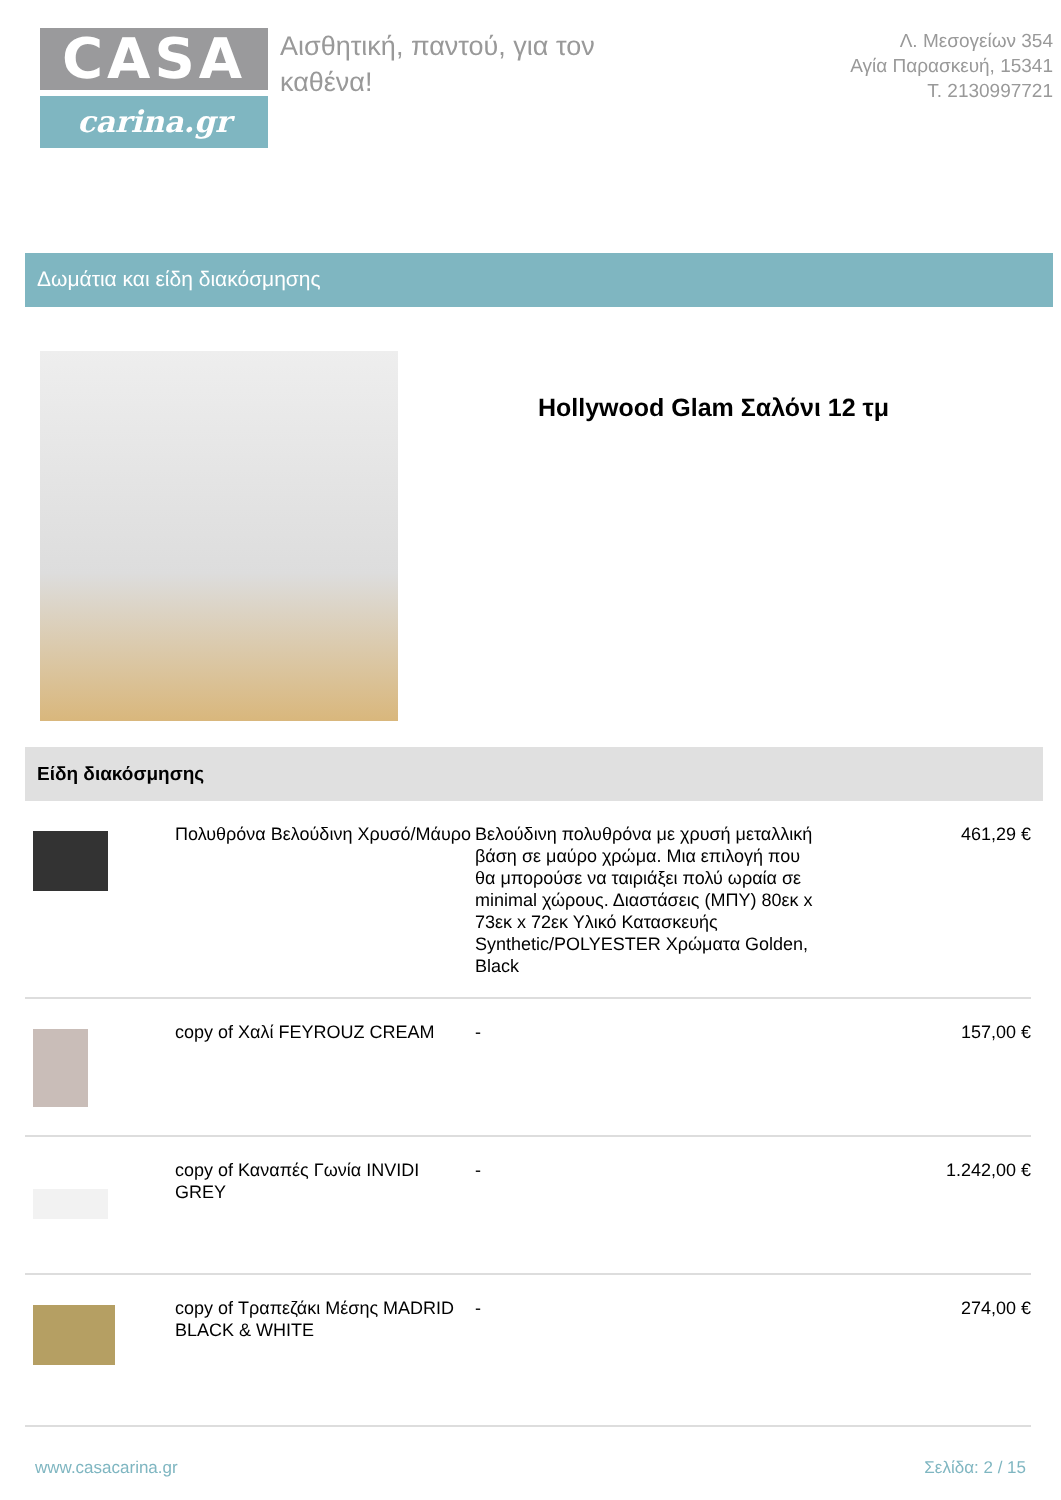CASA
carina.gr
Αισθητική, παντού, για τον καθένα!
Λ. Μεσογείων 354
Αγία Παρασκευή, 15341
Τ. 2130997721
Δωμάτια και είδη διακόσμησης
Hollywood Glam Σαλόνι 12 τμ
Είδη διακόσμησης
| | Πολυθρόνα Βελούδινη Χρυσό/Μάυρο | Βελούδινη πολυθρόνα με χρυσή μεταλλική βάση σε μαύρο χρώμα. Μια επιλογή που θα μπορούσε να ταιριάξει πολύ ωραία σε minimal χώρους. Διαστάσεις (ΜΠΥ) 80εκ x 73εκ x 72εκ Υλικό Κατασκευής Synthetic/POLYESTER Χρώματα Golden, Black | 461,29 € |
| | copy of Χαλί FEYROUZ CREAM | - | 157,00 € |
| | copy of Καναπές Γωνία INVIDI GREY | - | 1.242,00 € |
| | copy of Τραπεζάκι Μέσης MADRID BLACK & WHITE | - | 274,00 € |
www.casacarina.gr Σελίδα: 2 / 15